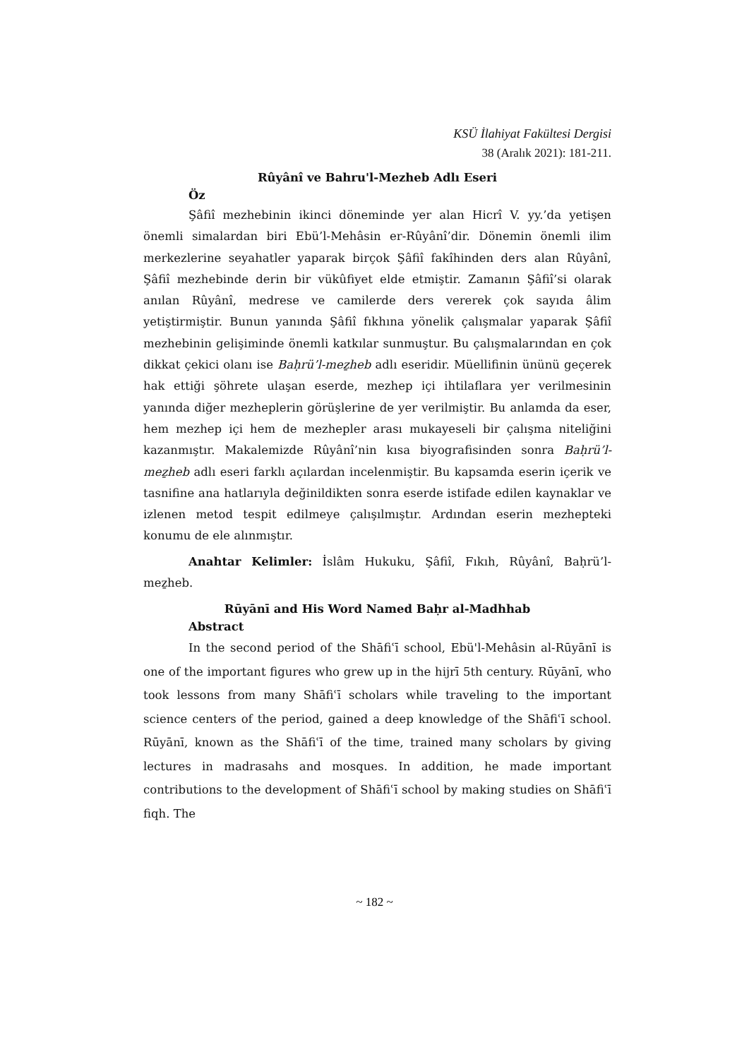KSÜ İlahiyat Fakültesi Dergisi
38 (Aralık 2021): 181-211.
Rûyânî ve Bahru'l-Mezheb Adlı Eseri
Öz
Şâfiî mezhebinin ikinci döneminde yer alan Hicrî V. yy.’da yetişen önemli simalardan biri Ebü’l-Mehâsin er-Rûyânî’dir. Dönemin önemli ilim merkezlerine seyahatler yaparak birçok Şâfiî fakîhinden ders alan Rûyânî, Şâfiî mezhebinde derin bir vükûfiyet elde etmiştir. Zamanın Şâfiî’si olarak anılan Rûyânî, medrese ve camilerde ders vererek çok sayıda âlim yetiştirmiştir. Bunun yanında Şâfiî fıkhına yönelik çalışmalar yaparak Şâfiî mezhebinin gelişiminde önemli katkılar sunmuştur. Bu çalışmalarından en çok dikkat çekici olanı ise Baḥrü’l-meẕheb adlı eseridir. Müellifinin ününü geçerek hak ettiği şöhrete ulaşan eserde, mezhep içi ihtilaflara yer verilmesinin yanında diğer mezheplerin görüşlerine de yer verilmiştir. Bu anlamda da eser, hem mezhep içi hem de mezhepler arası mukayeseli bir çalışma niteliğini kazanmıştır. Makalemizde Rûyânî’nin kısa biyografisinden sonra Baḥrü’l-meẕheb adlı eseri farklı açılardan incelenmiştir. Bu kapsamda eserin içerik ve tasnifine ana hatlarıyla değinildikten sonra eserde istifade edilen kaynaklar ve izlenen metod tespit edilmeye çalışılmıştır. Ardından eserin mezhepteki konumu de ele alınmıştır.
Anahtar Kelimler: İslâm Hukuku, Şâfiî, Fıkıh, Rûyânî, Baḥrü’l-meẕheb.
Rūyānī and His Word Named Baḥr al-Madhhab
Abstract
In the second period of the Shāfiʿī school, Ebü'l-Mehâsin al-Rūyānī is one of the important figures who grew up in the hijrī 5th century. Rūyānī, who took lessons from many Shāfiʿī scholars while traveling to the important science centers of the period, gained a deep knowledge of the Shāfiʿī school. Rūyānī, known as the Shāfiʿī of the time, trained many scholars by giving lectures in madrasahs and mosques. In addition, he made important contributions to the development of Shāfiʿī school by making studies on Shāfiʿī fiqh. The
~ 182 ~